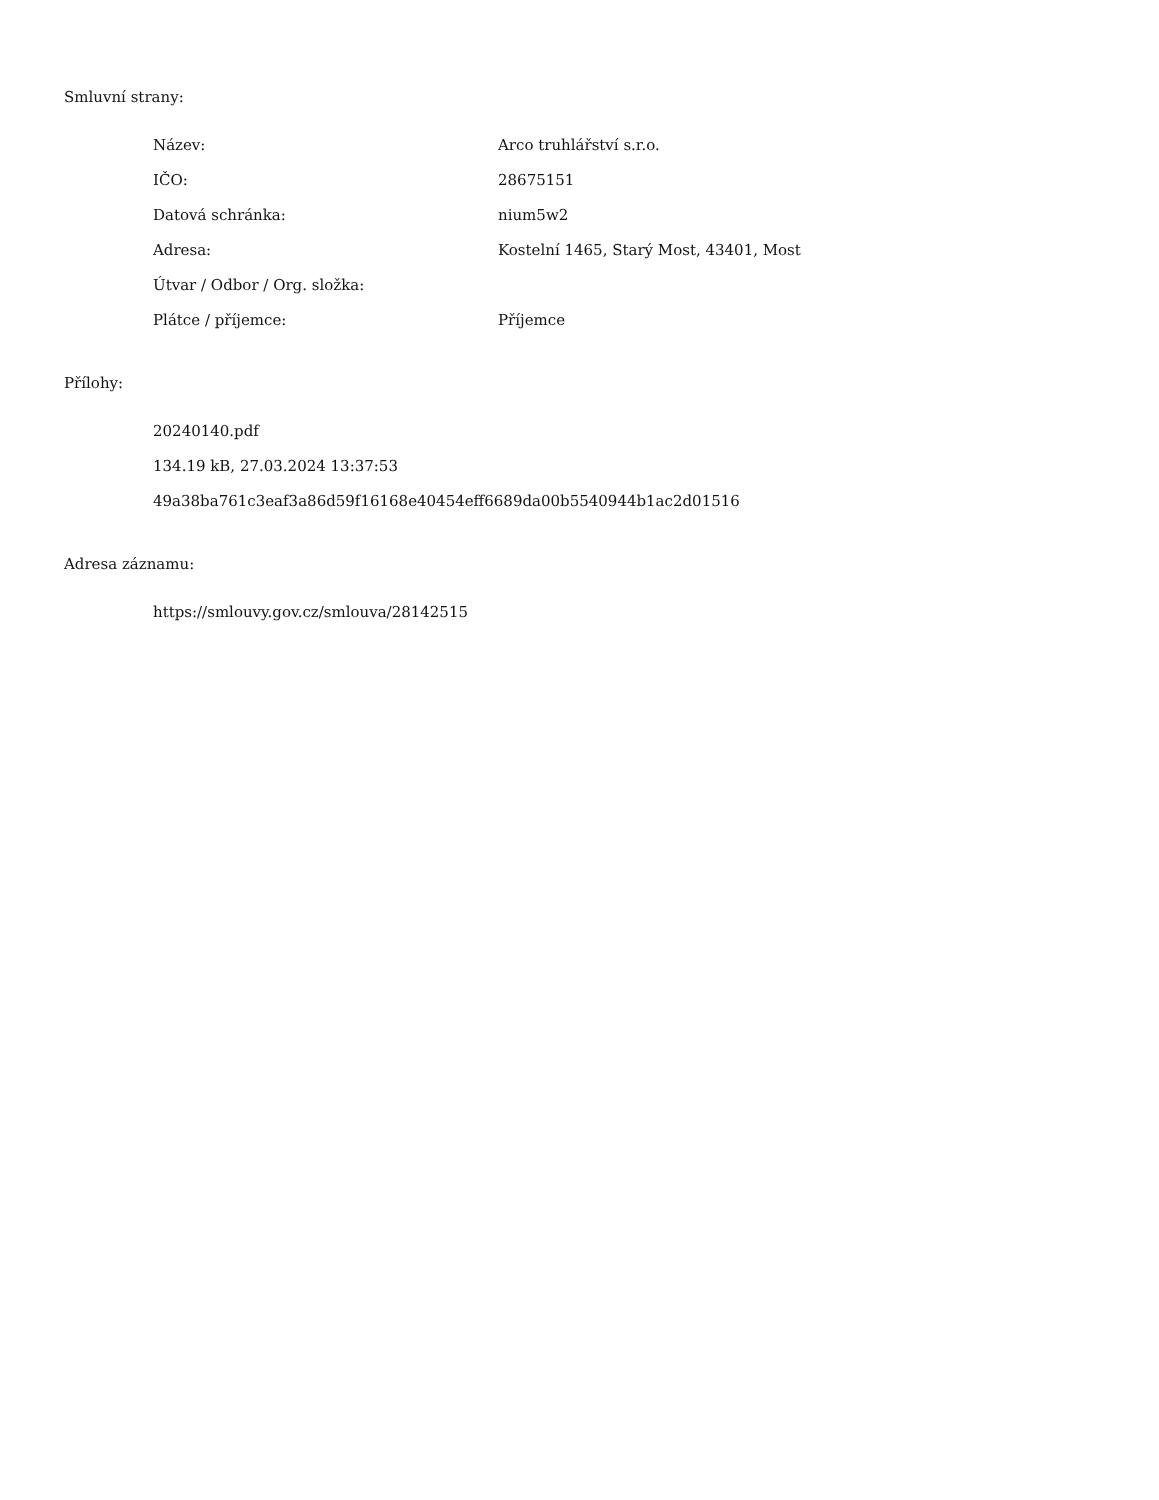Smluvní strany:
| Název: | Arco truhlářství s.r.o. |
| IČO: | 28675151 |
| Datová schránka: | nium5w2 |
| Adresa: | Kostelní 1465, Starý Most, 43401, Most |
| Útvar / Odbor / Org. složka: | |
| Plátce / příjemce: | Příjemce |
Přílohy:
20240140.pdf
134.19 kB, 27.03.2024 13:37:53
49a38ba761c3eaf3a86d59f16168e40454eff6689da00b5540944b1ac2d01516
Adresa záznamu:
https://smlouvy.gov.cz/smlouva/28142515